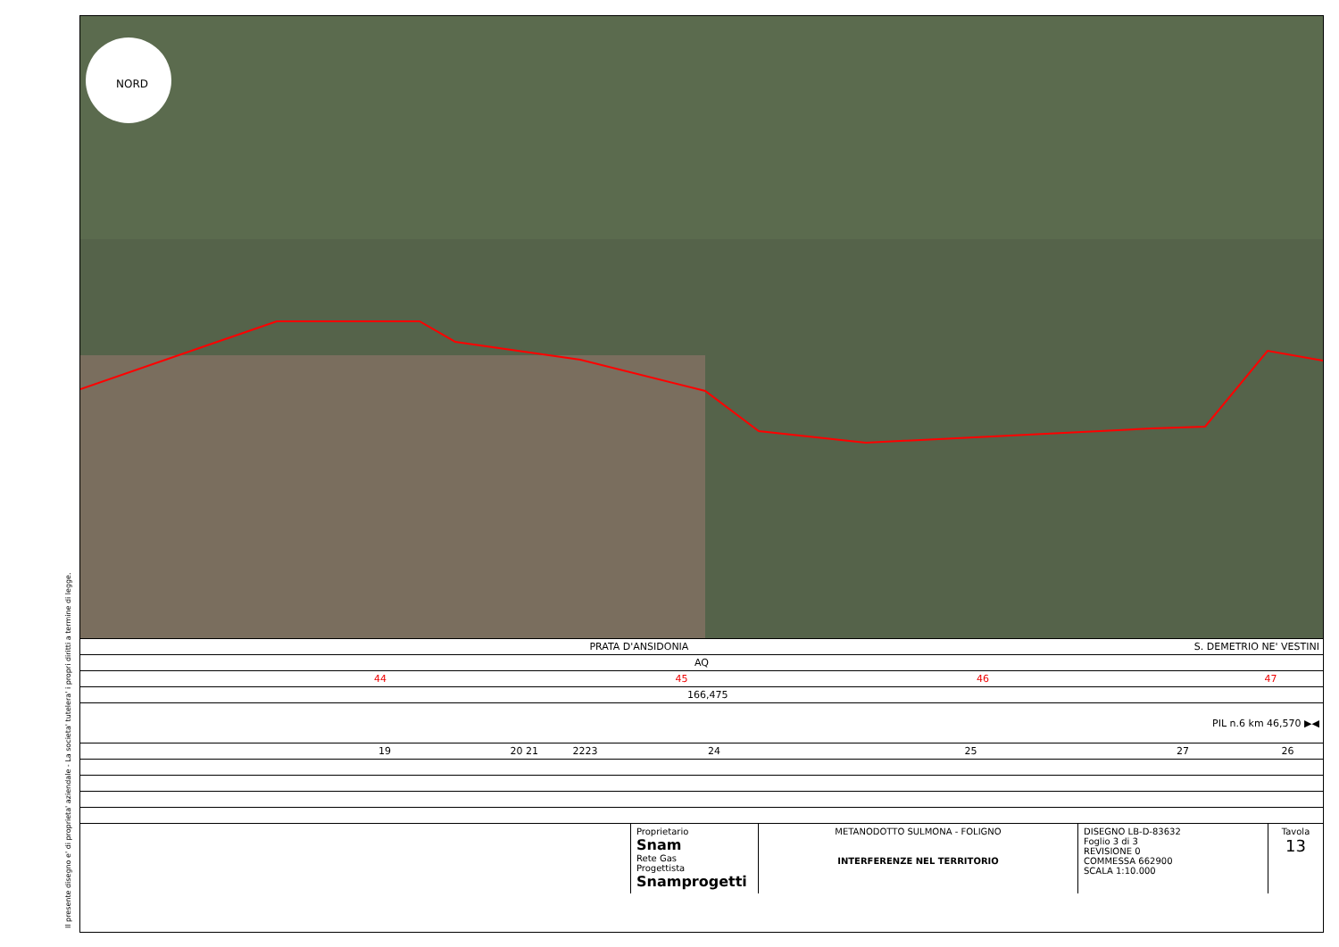Il presente disegno e' di proprieta' aziendale - La societa' tutelera' i propri diritti a termine di legge.
NORD
| PRATA D'ANSIDONIA S. DEMETRIO NE' VESTINI |
| AQ |
| 44 45 46 47 |
| 166,475 |
| PIL n.6 km 46,570 ▶◀ |
| 19 20 21 2223 24 25 27 26 |
Proprietario
Snam
Rete Gas
Progettista
Snamprogetti
METANODOTTO SULMONA - FOLIGNO
INTERFERENZE NEL TERRITORIO
DISEGNO LB-D-83632
Foglio 3 di 3
REVISIONE 0
COMMESSA 662900
SCALA 1:10.000
Tavola
13